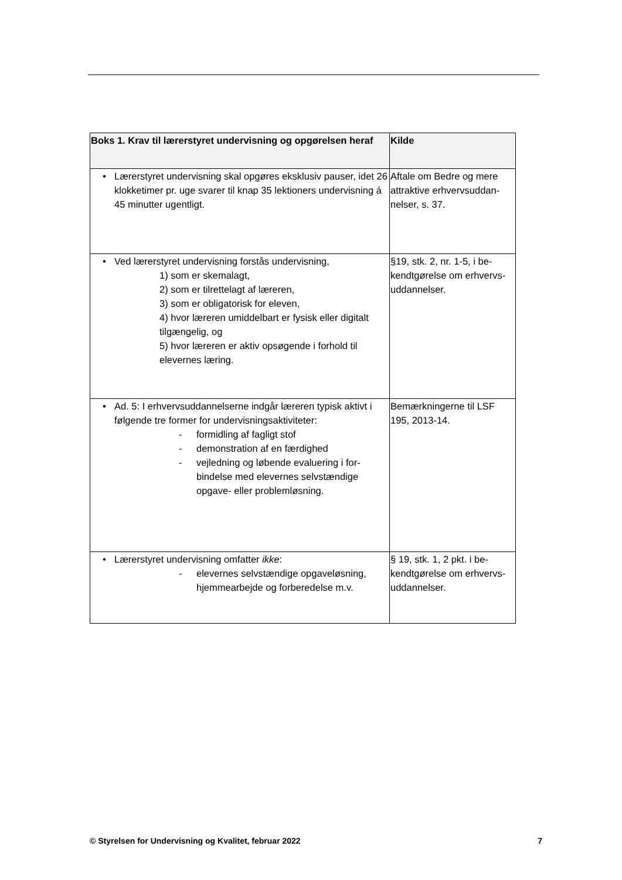| Boks 1. Krav til lærerstyret undervisning og opgørelsen heraf | Kilde |
| --- | --- |
| • Lærerstyret undervisning skal opgøres eksklusiv pauser, idet 26 klokketimer pr. uge svarer til knap 35 lektioners undervisning á 45 minutter ugentligt. | Aftale om Bedre og mere attraktive erhvervsuddan­nelser, s. 37. |
| • Ved lærerstyret undervisning forstås undervisning, 1) som er skemalagt, 2) som er tilrettelagt af læreren, 3) som er obligatorisk for eleven, 4) hvor læreren umiddelbart er fysisk eller digi­talt tilgængelig, og 5) hvor læreren er aktiv opsøgende i forhold til elevernes læring. | §19, stk. 2, nr. 1-5, i be­kendtgørelse om erhvervs­uddannelser. |
| • Ad. 5: I erhvervsuddannelserne indgår læreren typisk ak­tivt i følgende tre former for undervisningsaktiviteter: - formidling af fagligt stof - demonstration af en færdighed - vejledning og løbende evaluering i for­bindelse med elevernes selvstændige opgave- eller problemløsning. | Bemærkningerne til LSF 195, 2013-14. |
| • Lærerstyret undervisning omfatter ikke : - elevernes selvstændige opgaveløsning, hjemmearbejde og forberedelse m.v. | § 19, stk. 1, 2 pkt. i be­kendtgørelse om erhvervs­uddannelser. |
© Styrelsen for Undervisning og Kvalitet, februar 2022 7